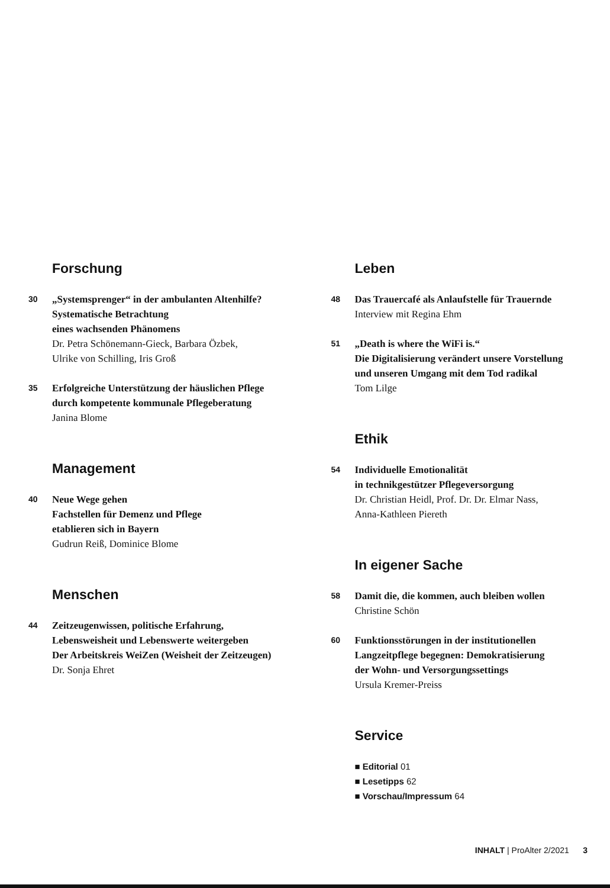Forschung
30
„Systemsprenger“ in der ambulanten Altenhilfe?
Systematische Betrachtung
eines wachsenden Phänomens
Dr. Petra Schönemann-Gieck, Barbara Özbek,
Ulrike von Schilling, Iris Groß
35
Erfolgreiche Unterstützung der häuslichen Pflege
durch kompetente kommunale Pflegeberatung
Janina Blome
Management
40
Neue Wege gehen
Fachstellen für Demenz und Pflege
etablieren sich in Bayern
Gudrun Reiß, Dominice Blome
Menschen
44
Zeitzeugenwissen, politische Erfahrung,
Lebensweisheit und Lebenswerte weitergeben
Der Arbeitskreis WeiZen (Weisheit der Zeitzeugen)
Dr. Sonja Ehret
Leben
48
Das Trauercafé als Anlaufstelle für Trauernde
Interview mit Regina Ehm
51
„Death is where the WiFi is.“
Die Digitalisierung verändert unsere Vorstellung
und unseren Umgang mit dem Tod radikal
Tom Lilge
Ethik
54
Individuelle Emotionalität
in technikgestützer Pflegeversorgung
Dr. Christian Heidl, Prof. Dr. Dr. Elmar Nass,
Anna-Kathleen Piereth
In eigener Sache
58
Damit die, die kommen, auch bleiben wollen
Christine Schön
60
Funktionsstörungen in der institutionellen
Langzeitpflege begegnen: Demokratisierung
der Wohn- und Versorgungssettings
Ursula Kremer-Preiss
Service
■ Editorial 01
■ Lesetipps 62
■ Vorschau/Impressum 64
INHALT | ProAlter 2/2021 3